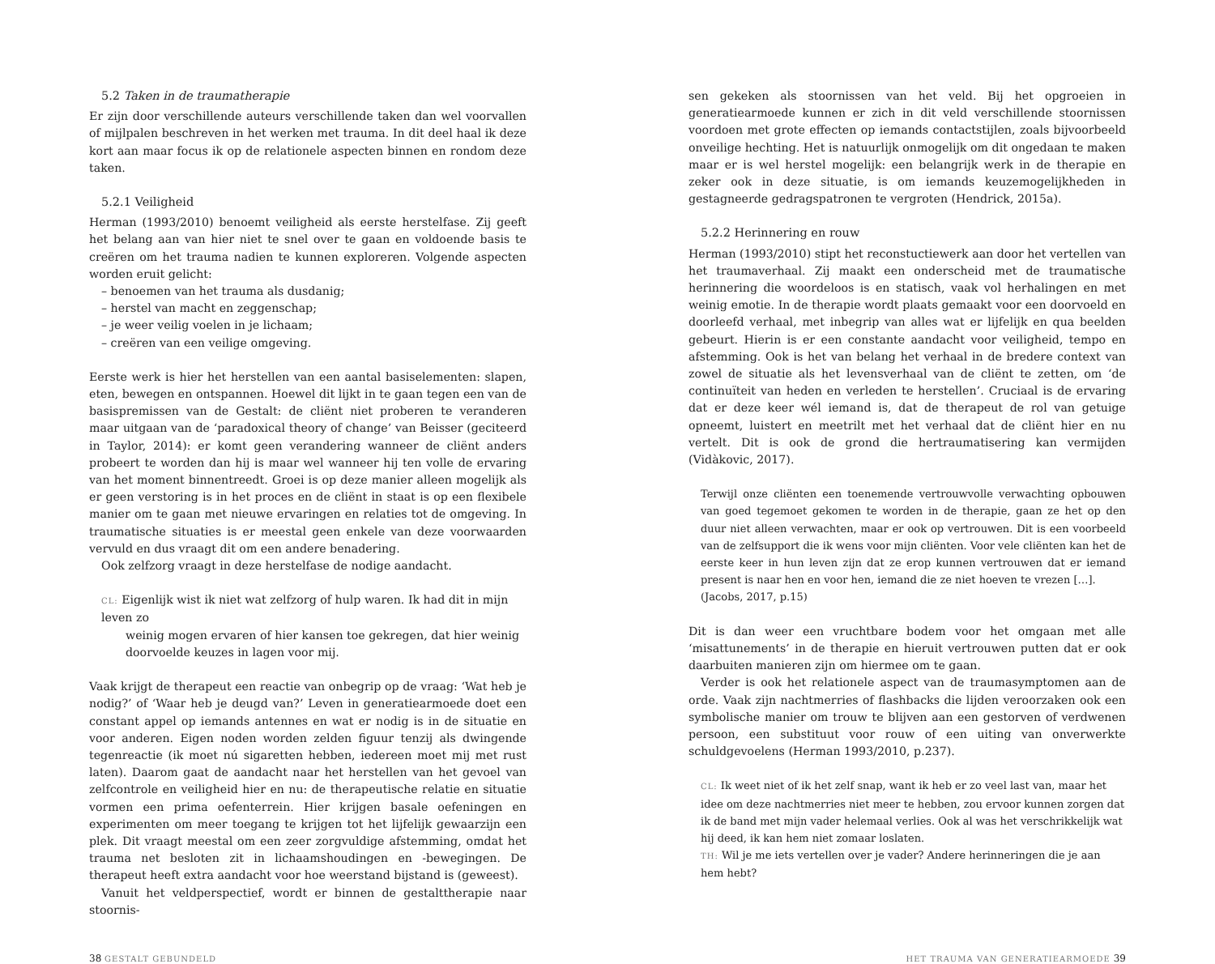5.2 Taken in de traumatherapie
Er zijn door verschillende auteurs verschillende taken dan wel voorvallen of mijlpalen beschreven in het werken met trauma. In dit deel haal ik deze kort aan maar focus ik op de relationele aspecten binnen en rondom deze taken.
5.2.1 Veiligheid
Herman (1993/2010) benoemt veiligheid als eerste herstelfase. Zij geeft het belang aan van hier niet te snel over te gaan en voldoende basis te creëren om het trauma nadien te kunnen exploreren. Volgende aspecten worden eruit gelicht:
– benoemen van het trauma als dusdanig;
– herstel van macht en zeggenschap;
– je weer veilig voelen in je lichaam;
– creëren van een veilige omgeving.
Eerste werk is hier het herstellen van een aantal basiselementen: slapen, eten, bewegen en ontspannen. Hoewel dit lijkt in te gaan tegen een van de basispremissen van de Gestalt: de cliënt niet proberen te veranderen maar uitgaan van de ‘paradoxical theory of change’ van Beisser (geciteerd in Taylor, 2014): er komt geen verandering wanneer de cliënt anders probeert te worden dan hij is maar wel wanneer hij ten volle de ervaring van het moment binnentreedt. Groei is op deze manier alleen mogelijk als er geen verstoring is in het proces en de cliënt in staat is op een flexibele manier om te gaan met nieuwe ervaringen en relaties tot de omgeving. In traumatische situaties is er meestal geen enkele van deze voorwaarden vervuld en dus vraagt dit om een andere benadering.
Ook zelfzorg vraagt in deze herstelfase de nodige aandacht.
CL: Eigenlijk wist ik niet wat zelfzorg of hulp waren. Ik had dit in mijn leven zo
weinig mogen ervaren of hier kansen toe gekregen, dat hier weinig doorvoelde keuzes in lagen voor mij.
Vaak krijgt de therapeut een reactie van onbegrip op de vraag: ‘Wat heb je nodig?’ of ‘Waar heb je deugd van?’ Leven in generatiearmoede doet een constant appel op iemands antennes en wat er nodig is in de situatie en voor anderen. Eigen noden worden zelden figuur tenzij als dwingende tegenreactie (ik moet nú sigaretten hebben, iedereen moet mij met rust laten). Daarom gaat de aandacht naar het herstellen van het gevoel van zelfcontrole en veiligheid hier en nu: de therapeutische relatie en situatie vormen een prima oefenterrein. Hier krijgen basale oefeningen en experimenten om meer toegang te krijgen tot het lijfelijk gewaarzijn een plek. Dit vraagt meestal om een zeer zorgvuldige afstemming, omdat het trauma net besloten zit in lichaamshoudingen en -bewegingen. De therapeut heeft extra aandacht voor hoe weerstand bijstand is (geweest).
Vanuit het veldperspectief, wordt er binnen de gestalttherapie naar stoornis-
sen gekeken als stoornissen van het veld. Bij het opgroeien in generatiearmoede kunnen er zich in dit veld verschillende stoornissen voordoen met grote effecten op iemands contactstijlen, zoals bijvoorbeeld onveilige hechting. Het is natuurlijk onmogelijk om dit ongedaan te maken maar er is wel herstel mogelijk: een belangrijk werk in de therapie en zeker ook in deze situatie, is om iemands keuzemogelijkheden in gestagneerde gedragspatronen te vergroten (Hendrick, 2015a).
5.2.2 Herinnering en rouw
Herman (1993/2010) stipt het reconstuctiewerk aan door het vertellen van het traumaverhaal. Zij maakt een onderscheid met de traumatische herinnering die woordeloos is en statisch, vaak vol herhalingen en met weinig emotie. In de therapie wordt plaats gemaakt voor een doorvoeld en doorleefd verhaal, met inbegrip van alles wat er lijfelijk en qua beelden gebeurt. Hierin is er een constante aandacht voor veiligheid, tempo en afstemming. Ook is het van belang het verhaal in de bredere context van zowel de situatie als het levensverhaal van de cliënt te zetten, om ‘de continuïteit van heden en verleden te herstellen’. Cruciaal is de ervaring dat er deze keer wél iemand is, dat de therapeut de rol van getuige opneemt, luistert en meetrilt met het verhaal dat de cliënt hier en nu vertelt. Dit is ook de grond die hertraumatisering kan vermijden (Vidàkovic, 2017).
Terwijl onze cliënten een toenemende vertrouwvolle verwachting opbouwen van goed tegemoet gekomen te worden in de therapie, gaan ze het op den duur niet alleen verwachten, maar er ook op vertrouwen. Dit is een voorbeeld van de zelfsupport die ik wens voor mijn cliënten. Voor vele cliënten kan het de eerste keer in hun leven zijn dat ze erop kunnen vertrouwen dat er iemand present is naar hen en voor hen, iemand die ze niet hoeven te vrezen […].
(Jacobs, 2017, p.15)
Dit is dan weer een vruchtbare bodem voor het omgaan met alle ‘misattunements’ in de therapie en hieruit vertrouwen putten dat er ook daarbuiten manieren zijn om hiermee om te gaan.
Verder is ook het relationele aspect van de traumasymptomen aan de orde. Vaak zijn nachtmerries of flashbacks die lijden veroorzaken ook een symbolische manier om trouw te blijven aan een gestorven of verdwenen persoon, een substituut voor rouw of een uiting van onverwerkte schuldgevoelens (Herman 1993/2010, p.237).
CL: Ik weet niet of ik het zelf snap, want ik heb er zo veel last van, maar het idee om deze nachtmerries niet meer te hebben, zou ervoor kunnen zorgen dat ik de band met mijn vader helemaal verlies. Ook al was het verschrikkelijk wat hij deed, ik kan hem niet zomaar loslaten.
TH: Wil je me iets vertellen over je vader? Andere herinneringen die je aan hem hebt?
38 GESTALT GEBUNDELD HET TRAUMA VAN GENERATIEARMOEDE 39